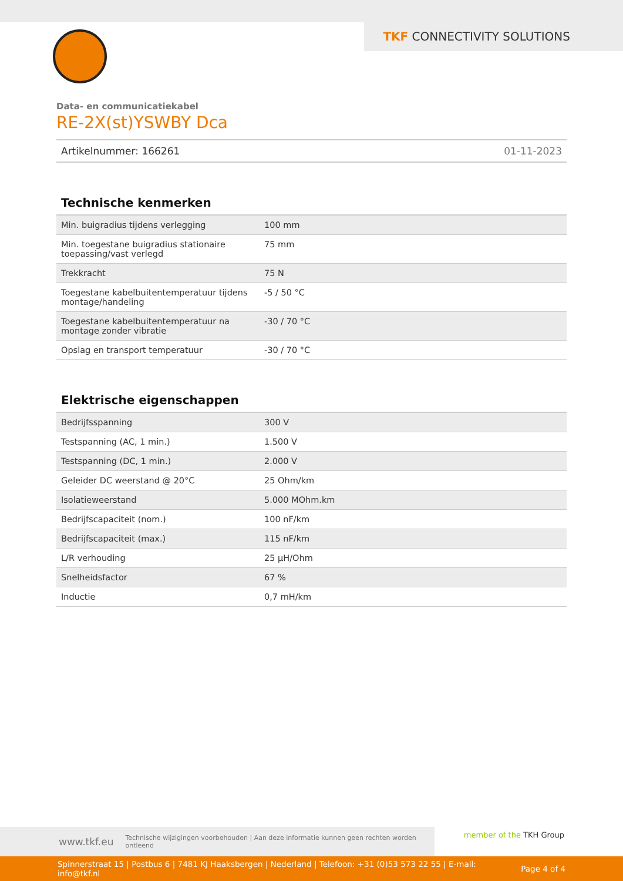TKF CONNECTIVITY SOLUTIONS
Data- en communicatiekabel
RE-2X(st)YSWBY Dca
Artikelnummer: 166261 01-11-2023
Technische kenmerken
| Min. buigradius tijdens verlegging | 100 mm |
| Min. toegestane buigradius stationaire toepassing/vast verlegd | 75 mm |
| Trekkracht | 75 N |
| Toegestane kabelbuitentemperatuur tijdens montage/handeling | -5 / 50 °C |
| Toegestane kabelbuitentemperatuur na montage zonder vibratie | -30 / 70 °C |
| Opslag en transport temperatuur | -30 / 70 °C |
Elektrische eigenschappen
| Bedrijfsspanning | 300 V |
| Testspanning (AC, 1 min.) | 1.500 V |
| Testspanning (DC, 1 min.) | 2.000 V |
| Geleider DC weerstand @ 20°C | 25 Ohm/km |
| Isolatieweerstand | 5.000 MOhm.km |
| Bedrijfscapaciteit (nom.) | 100 nF/km |
| Bedrijfscapaciteit (max.) | 115 nF/km |
| L/R verhouding | 25 µH/Ohm |
| Snelheidsfactor | 67 % |
| Inductie | 0,7 mH/km |
www.tkf.eu Technische wijzigingen voorbehouden | Aan deze informatie kunnen geen rechten worden ontleend member of the TKH Group
Spinnerstraat 15 | Postbus 6 | 7481 KJ Haaksbergen | Nederland | Telefoon: +31 (0)53 573 22 55 | E-mail: info@tkf.nl Page 4 of 4